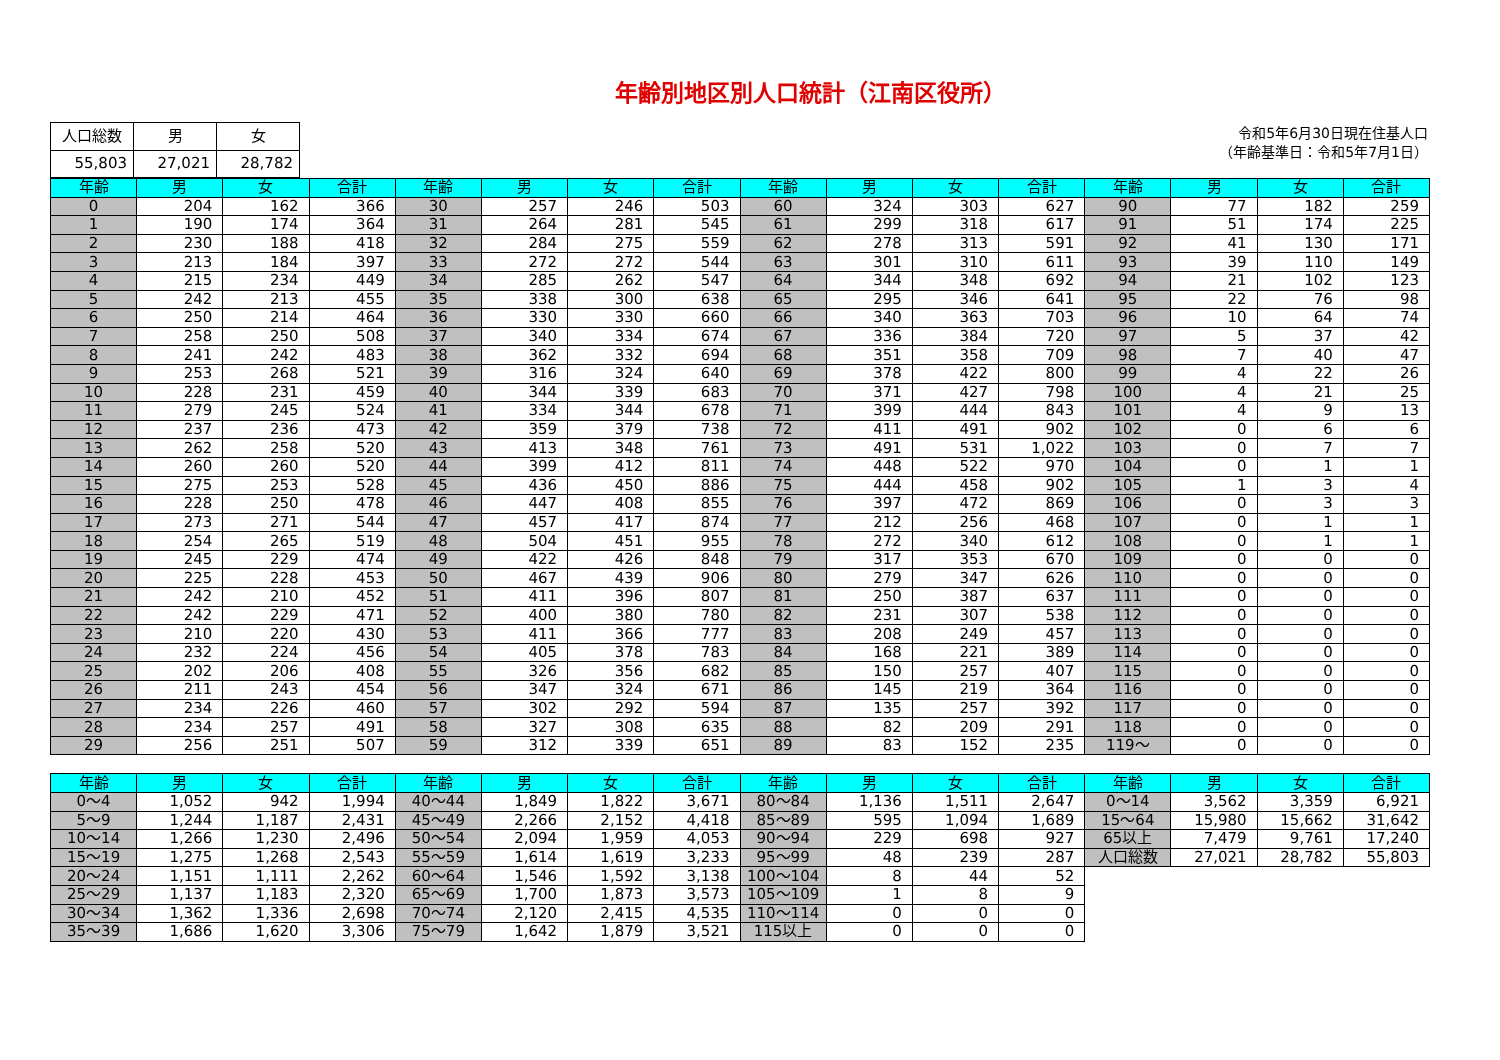年齢別地区別人口統計（江南区役所）
| 人口総数 | 男 | 女 |
| --- | --- | --- |
| 55,803 | 27,021 | 28,782 |
令和5年6月30日現在住基人口
（年齢基準日：令和5年7月1日）
| 年齢 | 男 | 女 | 合計 | 年齢 | 男 | 女 | 合計 | 年齢 | 男 | 女 | 合計 | 年齢 | 男 | 女 | 合計 |
| --- | --- | --- | --- | --- | --- | --- | --- | --- | --- | --- | --- | --- | --- | --- | --- |
| 0 | 204 | 162 | 366 | 30 | 257 | 246 | 503 | 60 | 324 | 303 | 627 | 90 | 77 | 182 | 259 |
| 1 | 190 | 174 | 364 | 31 | 264 | 281 | 545 | 61 | 299 | 318 | 617 | 91 | 51 | 174 | 225 |
| 2 | 230 | 188 | 418 | 32 | 284 | 275 | 559 | 62 | 278 | 313 | 591 | 92 | 41 | 130 | 171 |
| 3 | 213 | 184 | 397 | 33 | 272 | 272 | 544 | 63 | 301 | 310 | 611 | 93 | 39 | 110 | 149 |
| 4 | 215 | 234 | 449 | 34 | 285 | 262 | 547 | 64 | 344 | 348 | 692 | 94 | 21 | 102 | 123 |
| 5 | 242 | 213 | 455 | 35 | 338 | 300 | 638 | 65 | 295 | 346 | 641 | 95 | 22 | 76 | 98 |
| 6 | 250 | 214 | 464 | 36 | 330 | 330 | 660 | 66 | 340 | 363 | 703 | 96 | 10 | 64 | 74 |
| 7 | 258 | 250 | 508 | 37 | 340 | 334 | 674 | 67 | 336 | 384 | 720 | 97 | 5 | 37 | 42 |
| 8 | 241 | 242 | 483 | 38 | 362 | 332 | 694 | 68 | 351 | 358 | 709 | 98 | 7 | 40 | 47 |
| 9 | 253 | 268 | 521 | 39 | 316 | 324 | 640 | 69 | 378 | 422 | 800 | 99 | 4 | 22 | 26 |
| 10 | 228 | 231 | 459 | 40 | 344 | 339 | 683 | 70 | 371 | 427 | 798 | 100 | 4 | 21 | 25 |
| 11 | 279 | 245 | 524 | 41 | 334 | 344 | 678 | 71 | 399 | 444 | 843 | 101 | 4 | 9 | 13 |
| 12 | 237 | 236 | 473 | 42 | 359 | 379 | 738 | 72 | 411 | 491 | 902 | 102 | 0 | 6 | 6 |
| 13 | 262 | 258 | 520 | 43 | 413 | 348 | 761 | 73 | 491 | 531 | 1,022 | 103 | 0 | 7 | 7 |
| 14 | 260 | 260 | 520 | 44 | 399 | 412 | 811 | 74 | 448 | 522 | 970 | 104 | 0 | 1 | 1 |
| 15 | 275 | 253 | 528 | 45 | 436 | 450 | 886 | 75 | 444 | 458 | 902 | 105 | 1 | 3 | 4 |
| 16 | 228 | 250 | 478 | 46 | 447 | 408 | 855 | 76 | 397 | 472 | 869 | 106 | 0 | 3 | 3 |
| 17 | 273 | 271 | 544 | 47 | 457 | 417 | 874 | 77 | 212 | 256 | 468 | 107 | 0 | 1 | 1 |
| 18 | 254 | 265 | 519 | 48 | 504 | 451 | 955 | 78 | 272 | 340 | 612 | 108 | 0 | 1 | 1 |
| 19 | 245 | 229 | 474 | 49 | 422 | 426 | 848 | 79 | 317 | 353 | 670 | 109 | 0 | 0 | 0 |
| 20 | 225 | 228 | 453 | 50 | 467 | 439 | 906 | 80 | 279 | 347 | 626 | 110 | 0 | 0 | 0 |
| 21 | 242 | 210 | 452 | 51 | 411 | 396 | 807 | 81 | 250 | 387 | 637 | 111 | 0 | 0 | 0 |
| 22 | 242 | 229 | 471 | 52 | 400 | 380 | 780 | 82 | 231 | 307 | 538 | 112 | 0 | 0 | 0 |
| 23 | 210 | 220 | 430 | 53 | 411 | 366 | 777 | 83 | 208 | 249 | 457 | 113 | 0 | 0 | 0 |
| 24 | 232 | 224 | 456 | 54 | 405 | 378 | 783 | 84 | 168 | 221 | 389 | 114 | 0 | 0 | 0 |
| 25 | 202 | 206 | 408 | 55 | 326 | 356 | 682 | 85 | 150 | 257 | 407 | 115 | 0 | 0 | 0 |
| 26 | 211 | 243 | 454 | 56 | 347 | 324 | 671 | 86 | 145 | 219 | 364 | 116 | 0 | 0 | 0 |
| 27 | 234 | 226 | 460 | 57 | 302 | 292 | 594 | 87 | 135 | 257 | 392 | 117 | 0 | 0 | 0 |
| 28 | 234 | 257 | 491 | 58 | 327 | 308 | 635 | 88 | 82 | 209 | 291 | 118 | 0 | 0 | 0 |
| 29 | 256 | 251 | 507 | 59 | 312 | 339 | 651 | 89 | 83 | 152 | 235 | 119～ | 0 | 0 | 0 |
| 年齢 | 男 | 女 | 合計 | 年齢 | 男 | 女 | 合計 | 年齢 | 男 | 女 | 合計 | 年齢 | 男 | 女 | 合計 |
| --- | --- | --- | --- | --- | --- | --- | --- | --- | --- | --- | --- | --- | --- | --- | --- |
| 0～4 | 1,052 | 942 | 1,994 | 40～44 | 1,849 | 1,822 | 3,671 | 80～84 | 1,136 | 1,511 | 2,647 | 0～14 | 3,562 | 3,359 | 6,921 |
| 5～9 | 1,244 | 1,187 | 2,431 | 45～49 | 2,266 | 2,152 | 4,418 | 85～89 | 595 | 1,094 | 1,689 | 15～64 | 15,980 | 15,662 | 31,642 |
| 10～14 | 1,266 | 1,230 | 2,496 | 50～54 | 2,094 | 1,959 | 4,053 | 90～94 | 229 | 698 | 927 | 65以上 | 7,479 | 9,761 | 17,240 |
| 15～19 | 1,275 | 1,268 | 2,543 | 55～59 | 1,614 | 1,619 | 3,233 | 95～99 | 48 | 239 | 287 | 人口総数 | 27,021 | 28,782 | 55,803 |
| 20～24 | 1,151 | 1,111 | 2,262 | 60～64 | 1,546 | 1,592 | 3,138 | 100～104 | 8 | 44 | 52 | | | | |
| 25～29 | 1,137 | 1,183 | 2,320 | 65～69 | 1,700 | 1,873 | 3,573 | 105～109 | 1 | 8 | 9 | | | | |
| 30～34 | 1,362 | 1,336 | 2,698 | 70～74 | 2,120 | 2,415 | 4,535 | 110～114 | 0 | 0 | 0 | | | | |
| 35～39 | 1,686 | 1,620 | 3,306 | 75～79 | 1,642 | 1,879 | 3,521 | 115以上 | 0 | 0 | 0 | | | | |